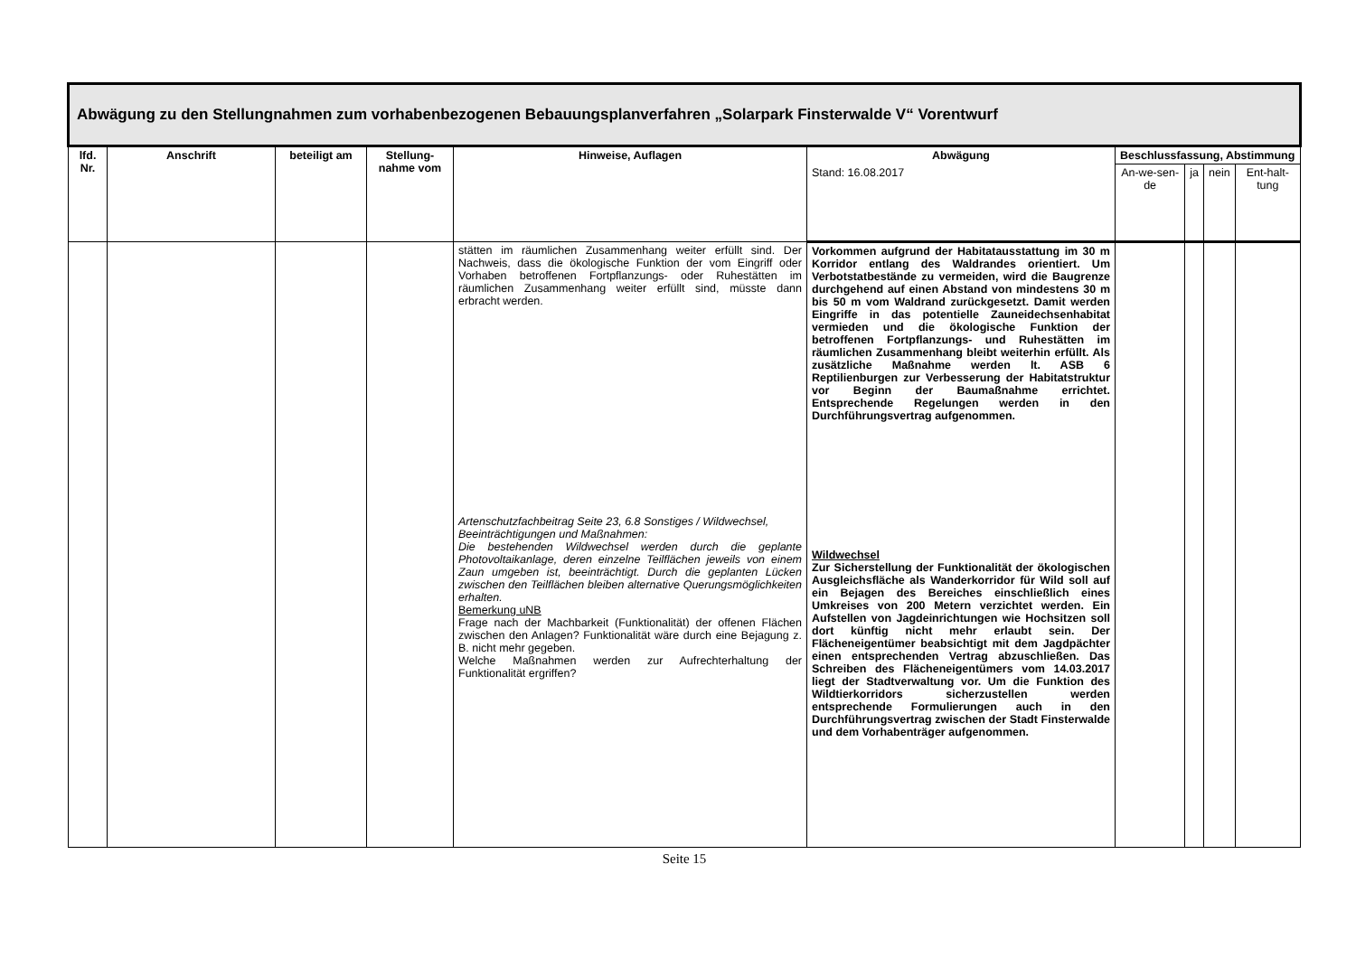| Abwägung zu den Stellungnahmen zum vorhabenbezogenen Bebauungsplanverfahren „Solarpark Finsterwalde V“ Vorentwurf | | | | | | | | | |
| --- | --- | --- | --- | --- | --- | --- | --- | --- | --- |
| lfd. Nr. | Anschrift | beteiligt am | Stellung-nahme vom | Hinweise, Auflagen | Abwägung | Beschlussfassung, Abstimmung | | | |
| | | | | | Stand: 16.08.2017 | An-we-sen-de | ja | nein | Ent-halt-tung |
| | | | | stätten im räumlichen Zusammenhang weiter erfüllt sind. Der Nachweis, dass die ökologische Funktion der vom Eingriff oder Vorhaben betroffenen Fortpflanzungs- oder Ruhestätten im räumlichen Zusammenhang weiter erfüllt sind, müsste dann erbracht werden. Artenschutzfachbeitrag Seite 23, 6.8 Sonstiges / Wildwechsel, Beeinträchtigungen und Maßnahmen: Die bestehenden Wildwechsel werden durch die geplante Photovoltaikanlage, deren einzelne Teilflächen jeweils von einem Zaun umgeben ist, beeinträchtigt. Durch die geplanten Lücken zwischen den Teilflächen bleiben alternative Querungsmöglichkeiten erhalten. Bemerkung uNB Frage nach der Machbarkeit (Funktionalität) der offenen Flächen zwischen den Anlagen? Funktionalität wäre durch eine Bejagung z. B. nicht mehr gegeben. Welche Maßnahmen werden zur Aufrechterhaltung der Funktionalität ergriffen? | Vorkommen aufgrund der Habitatausstattung im 30 m Korridor entlang des Waldrandes orientiert. Um Verbotstatbestände zu vermeiden, wird die Baugrenze durchgehend auf einen Abstand von mindestens 30 m bis 50 m vom Waldrand zurückgesetzt. Damit werden Eingriffe in das potentielle Zauneidechsenhabitat vermieden und die ökologische Funktion der betroffenen Fortpflanzungs- und Ruhestätten im räumlichen Zusammenhang bleibt weiterhin erfüllt. Als zusätzliche Maßnahme werden lt. ASB 6 Reptilienburgen zur Verbesserung der Habitatstruktur vor Beginn der Baumaßnahme errichtet. Entsprechende Regelungen werden in den Durchführungsvertrag aufgenommen. Wildwechsel Zur Sicherstellung der Funktionalität der ökologischen Ausgleichsfläche als Wanderkorridor für Wild soll auf ein Bejagen des Bereiches einschließlich eines Umkreises von 200 Metern verzichtet werden. Ein Aufstellen von Jagdeinrichtungen wie Hochsitzen soll dort künftig nicht mehr erlaubt sein. Der Flächeneigentümer beabsichtigt mit dem Jagdpächter einen entsprechenden Vertrag abzuschließen. Das Schreiben des Flächeneigentümers vom 14.03.2017 liegt der Stadtverwaltung vor. Um die Funktion des Wildtierkorridors sicherzustellen werden entsprechende Formulierungen auch in den Durchführungsvertrag zwischen der Stadt Finsterwalde und dem Vorhabenträger aufgenommen. | | | | |
Seite 15